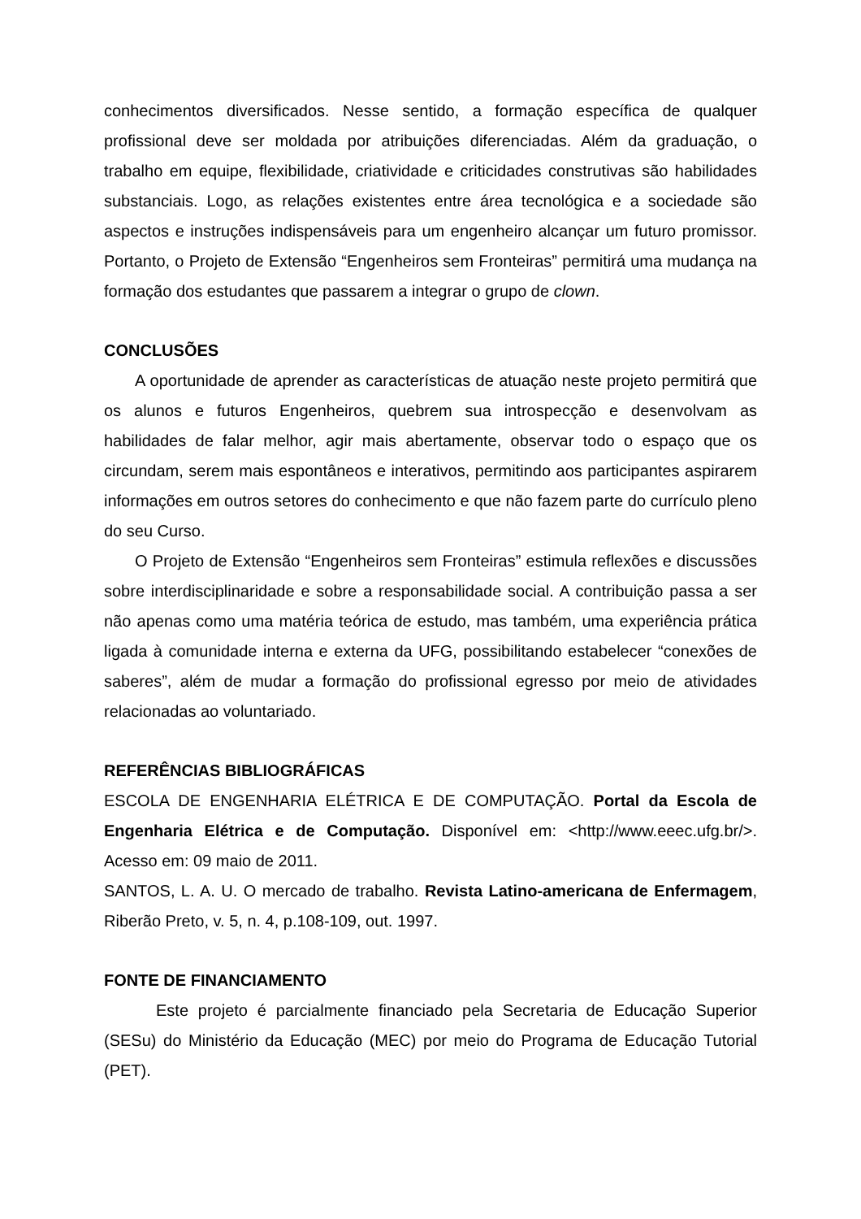conhecimentos diversificados. Nesse sentido, a formação específica de qualquer profissional deve ser moldada por atribuições diferenciadas. Além da graduação, o trabalho em equipe, flexibilidade, criatividade e criticidades construtivas são habilidades substanciais. Logo, as relações existentes entre área tecnológica e a sociedade são aspectos e instruções indispensáveis para um engenheiro alcançar um futuro promissor. Portanto, o Projeto de Extensão “Engenheiros sem Fronteiras” permitirá uma mudança na formação dos estudantes que passarem a integrar o grupo de clown.
CONCLUSÕES
A oportunidade de aprender as características de atuação neste projeto permitirá que os alunos e futuros Engenheiros, quebrem sua introspecção e desenvolvam as habilidades de falar melhor, agir mais abertamente, observar todo o espaço que os circundam, serem mais espontâneos e interativos, permitindo aos participantes aspirarem informações em outros setores do conhecimento e que não fazem parte do currículo pleno do seu Curso.
O Projeto de Extensão “Engenheiros sem Fronteiras” estimula reflexões e discussões sobre interdisciplinaridade e sobre a responsabilidade social. A contribuição passa a ser não apenas como uma matéria teórica de estudo, mas também, uma experiência prática ligada à comunidade interna e externa da UFG, possibilitando estabelecer “conexões de saberes”, além de mudar a formação do profissional egresso por meio de atividades relacionadas ao voluntariado.
REFERÊNCIAS BIBLIOGRÁFICAS
ESCOLA DE ENGENHARIA ELÉTRICA E DE COMPUTAÇÃO. Portal da Escola de Engenharia Elétrica e de Computação. Disponível em: <http://www.eeec.ufg.br/>. Acesso em: 09 maio de 2011.
SANTOS, L. A. U. O mercado de trabalho. Revista Latino-americana de Enfermagem, Riberão Preto, v. 5, n. 4, p.108-109, out. 1997.
FONTE DE FINANCIAMENTO
Este projeto é parcialmente financiado pela Secretaria de Educação Superior (SESu) do Ministério da Educação (MEC) por meio do Programa de Educação Tutorial (PET).